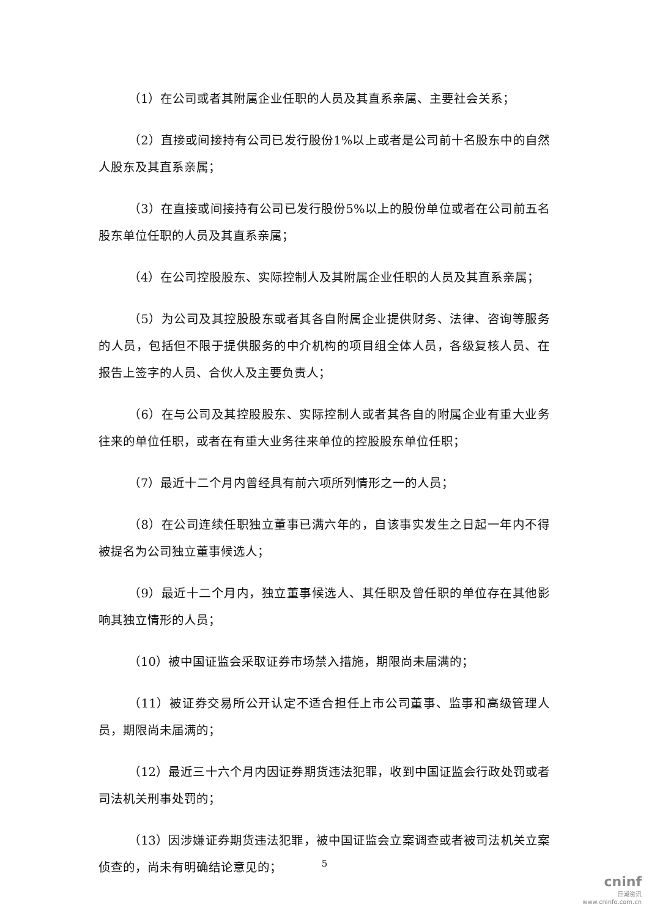（1）在公司或者其附属企业任职的人员及其直系亲属、主要社会关系；
（2）直接或间接持有公司已发行股份1%以上或者是公司前十名股东中的自然人股东及其直系亲属；
（3）在直接或间接持有公司已发行股份5%以上的股份单位或者在公司前五名股东单位任职的人员及其直系亲属；
（4）在公司控股股东、实际控制人及其附属企业任职的人员及其直系亲属；
（5）为公司及其控股股东或者其各自附属企业提供财务、法律、咨询等服务的人员，包括但不限于提供服务的中介机构的项目组全体人员，各级复核人员、在报告上签字的人员、合伙人及主要负责人；
（6）在与公司及其控股股东、实际控制人或者其各自的附属企业有重大业务往来的单位任职，或者在有重大业务往来单位的控股股东单位任职；
（7）最近十二个月内曾经具有前六项所列情形之一的人员；
（8）在公司连续任职独立董事已满六年的，自该事实发生之日起一年内不得被提名为公司独立董事候选人；
（9）最近十二个月内，独立董事候选人、其任职及曾任职的单位存在其他影响其独立情形的人员；
（10）被中国证监会采取证券市场禁入措施，期限尚未届满的；
（11）被证券交易所公开认定不适合担任上市公司董事、监事和高级管理人员，期限尚未届满的；
（12）最近三十六个月内因证券期货违法犯罪，收到中国证监会行政处罚或者司法机关刑事处罚的；
（13）因涉嫌证券期货违法犯罪，被中国证监会立案调查或者被司法机关立案侦查的，尚未有明确结论意见的；
5
cninf
巨潮资讯
www.cninfo.com.cn